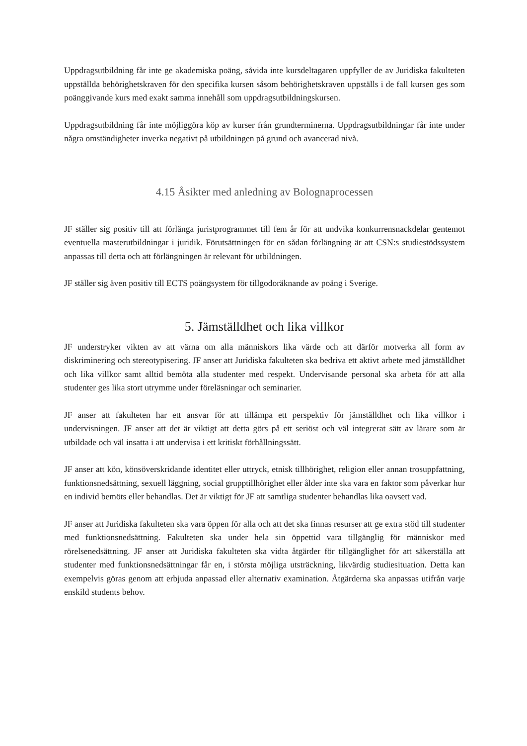Uppdragsutbildning får inte ge akademiska poäng, såvida inte kursdeltagaren uppfyller de av Juridiska fakulteten uppställda behörighetskraven för den specifika kursen såsom behörighetskraven uppställs i de fall kursen ges som poänggivande kurs med exakt samma innehåll som uppdragsutbildningskursen.
Uppdragsutbildning får inte möjliggöra köp av kurser från grundterminerna. Uppdragsutbildningar får inte under några omständigheter inverka negativt på utbildningen på grund och avancerad nivå.
4.15 Åsikter med anledning av Bolognaprocessen
JF ställer sig positiv till att förlänga juristprogrammet till fem år för att undvika konkurrensnackdelar gentemot eventuella masterutbildningar i juridik. Förutsättningen för en sådan förlängning är att CSN:s studiestödssystem anpassas till detta och att förlängningen är relevant för utbildningen.
JF ställer sig även positiv till ECTS poängsystem för tillgodoräknande av poäng i Sverige.
5. Jämställdhet och lika villkor
JF understryker vikten av att värna om alla människors lika värde och att därför motverka all form av diskriminering och stereotypisering. JF anser att Juridiska fakulteten ska bedriva ett aktivt arbete med jämställdhet och lika villkor samt alltid bemöta alla studenter med respekt. Undervisande personal ska arbeta för att alla studenter ges lika stort utrymme under föreläsningar och seminarier.
JF anser att fakulteten har ett ansvar för att tillämpa ett perspektiv för jämställdhet och lika villkor i undervisningen. JF anser att det är viktigt att detta görs på ett seriöst och väl integrerat sätt av lärare som är utbildade och väl insatta i att undervisa i ett kritiskt förhållningssätt.
JF anser att kön, könsöverskridande identitet eller uttryck, etnisk tillhörighet, religion eller annan trosuppfattning, funktionsnedsättning, sexuell läggning, social grupptillhörighet eller ålder inte ska vara en faktor som påverkar hur en individ bemöts eller behandlas. Det är viktigt för JF att samtliga studenter behandlas lika oavsett vad.
JF anser att Juridiska fakulteten ska vara öppen för alla och att det ska finnas resurser att ge extra stöd till studenter med funktionsnedsättning. Fakulteten ska under hela sin öppettid vara tillgänglig för människor med rörelsenedsättning. JF anser att Juridiska fakulteten ska vidta åtgärder för tillgänglighet för att säkerställa att studenter med funktionsnedsättningar får en, i största möjliga utsträckning, likvärdig studiesituation. Detta kan exempelvis göras genom att erbjuda anpassad eller alternativ examination. Åtgärderna ska anpassas utifrån varje enskild students behov.